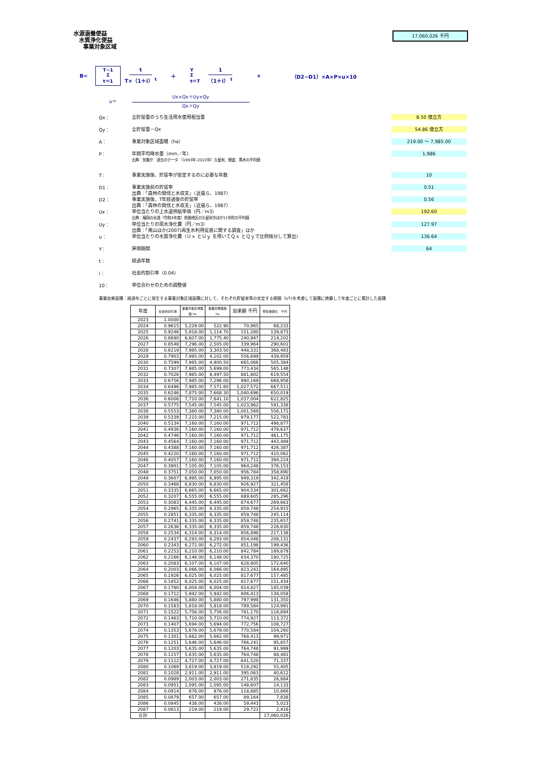水源涵養便益
水質浄化便益
事業対象区域
17,060,026 千円
B= T−1
Σ
t＝1 t T×（1＋i） <sup>t</sup> ＋ Y
Σ
t＝T 1 （1＋i） <sup>t</sup> × （D2−D1）×A×P×u×10
u＝ Ux×Qx＋Uy×Qy Qx＋Qy
Qx： 全貯留量のうち生活用水使用相当量 8.50 億立方
Qy： 全貯留量－Qx 54.86 億立方
A： 事業対象区域面積（ha） 219.00 ～ 7,985.00
P： 年間平均降水量（mm／年）
出典：気象庁　過去のデータ （1993年-2022年）久留米、朝倉、黒木の平均値 1,986
T： 事業実施後、貯留率が安定するのに必要な年数 10
D1： 事業実施前の貯留率
出典：「森林の間伐と水収支」（近嵐ら、1987） 0.51
D2： 事業実施後、T年経過後の貯留率
出典：「森林の間伐と水収支」（近嵐ら、1987） 0.56
Ux： 単位当たりの上水道供給単価（円／m3）
出典：福岡の水道（令和3年度）筑後地区の久留米市ほか11市町の平均値 192.60
Uy： 単位当たりの雨水浄化費（円／m3）
出典：「南山ほか(2007)再生水利用促進に関する調査」ほか 127.97
u： 単位当たりの水質浄化費（Ｕｘ とＵｙ を用いてＱｘ とＱｙで比例按分して算出） 136.64
Y： 評価期間 64
t： 経過年数
i： 社会的割引率（0.04）
10： 単位合わせのための調整値
事業効果面積：経過年ごとに発生する事業対象区域面積に対して、それぞれ貯留率等の安定する期間（t/T)を考慮して面積に換算して年度ごとに累計した面積
| 年度 | 社会的割引率 | 事業対象区域面積 ha | 事業効果面積 ha | 効果額 千円 | 現在価値化 千円 |
| --- | --- | --- | --- | --- | --- |
| 2023 | 1.0000 | | | | |
| 2024 | 0.9615 | 5,229.00 | 522.90 | 70,965 | 68,233 |
| 2025 | 0.9246 | 5,918.00 | 1,114.70 | 151,280 | 139,873 |
| 2026 | 0.8890 | 6,607.00 | 1,775.40 | 240,947 | 214,202 |
| 2027 | 0.8548 | 7,296.00 | 2,505.00 | 339,964 | 290,601 |
| 2028 | 0.8219 | 7,985.00 | 3,303.50 | 448,331 | 368,483 |
| 2029 | 0.7903 | 7,985.00 | 4,102.00 | 556,699 | 439,959 |
| 2030 | 0.7599 | 7,985.00 | 4,900.50 | 665,066 | 505,384 |
| 2031 | 0.7307 | 7,985.00 | 5,699.00 | 773,434 | 565,148 |
| 2032 | 0.7026 | 7,985.00 | 6,497.50 | 881,802 | 619,554 |
| 2033 | 0.6756 | 7,985.00 | 7,296.00 | 990,169 | 668,958 |
| 2034 | 0.6496 | 7,985.00 | 7,571.60 | 1,027,572 | 667,511 |
| 2035 | 0.6246 | 7,875.00 | 7,668.30 | 1,040,696 | 650,019 |
| 2036 | 0.6006 | 7,710.00 | 7,641.10 | 1,037,004 | 622,825 |
| 2037 | 0.5775 | 7,545.00 | 7,545.00 | 1,023,962 | 591,338 |
| 2038 | 0.5553 | 7,380.00 | 7,380.00 | 1,001,569 | 556,171 |
| 2039 | 0.5339 | 7,215.00 | 7,215.00 | 979,177 | 522,783 |
| 2040 | 0.5134 | 7,160.00 | 7,160.00 | 971,712 | 498,877 |
| 2041 | 0.4936 | 7,160.00 | 7,160.00 | 971,712 | 479,637 |
| 2042 | 0.4746 | 7,160.00 | 7,160.00 | 971,712 | 461,175 |
| 2043 | 0.4564 | 7,160.00 | 7,160.00 | 971,712 | 443,489 |
| 2044 | 0.4388 | 7,160.00 | 7,160.00 | 971,712 | 426,387 |
| 2045 | 0.4220 | 7,160.00 | 7,160.00 | 971,712 | 410,062 |
| 2046 | 0.4057 | 7,160.00 | 7,160.00 | 971,712 | 394,224 |
| 2047 | 0.3901 | 7,105.00 | 7,105.00 | 964,248 | 376,153 |
| 2048 | 0.3751 | 7,050.00 | 7,050.00 | 956,784 | 358,890 |
| 2049 | 0.3607 | 6,995.00 | 6,995.00 | 949,319 | 342,419 |
| 2050 | 0.3468 | 6,830.00 | 6,830.00 | 926,927 | 321,458 |
| 2051 | 0.3335 | 6,665.00 | 6,665.00 | 904,534 | 301,662 |
| 2052 | 0.3207 | 6,555.00 | 6,555.00 | 889,605 | 285,296 |
| 2053 | 0.3083 | 6,445.00 | 6,445.00 | 874,677 | 269,663 |
| 2054 | 0.2965 | 6,335.00 | 6,335.00 | 859,748 | 254,915 |
| 2055 | 0.2851 | 6,335.00 | 6,335.00 | 859,748 | 245,114 |
| 2056 | 0.2741 | 6,335.00 | 6,335.00 | 859,748 | 235,657 |
| 2057 | 0.2636 | 6,335.00 | 6,335.00 | 859,748 | 226,630 |
| 2058 | 0.2534 | 6,314.00 | 6,314.00 | 856,898 | 217,138 |
| 2059 | 0.2437 | 6,293.00 | 6,293.00 | 854,048 | 208,131 |
| 2060 | 0.2343 | 6,272.00 | 6,272.00 | 851,198 | 199,436 |
| 2061 | 0.2253 | 6,210.00 | 6,210.00 | 842,784 | 189,879 |
| 2062 | 0.2166 | 6,148.00 | 6,148.00 | 834,370 | 180,725 |
| 2063 | 0.2083 | 6,107.00 | 6,107.00 | 828,805 | 172,640 |
| 2064 | 0.2003 | 6,066.00 | 6,066.00 | 823,241 | 164,895 |
| 2065 | 0.1926 | 6,025.00 | 6,025.00 | 817,677 | 157,485 |
| 2066 | 0.1852 | 6,025.00 | 6,025.00 | 817,677 | 151,434 |
| 2067 | 0.1780 | 6,004.00 | 6,004.00 | 814,827 | 145,039 |
| 2068 | 0.1712 | 5,942.00 | 5,942.00 | 806,413 | 138,058 |
| 2069 | 0.1646 | 5,880.00 | 5,880.00 | 797,998 | 131,350 |
| 2070 | 0.1583 | 5,818.00 | 5,818.00 | 789,584 | 124,991 |
| 2071 | 0.1522 | 5,756.00 | 5,756.00 | 781,170 | 118,894 |
| 2072 | 0.1463 | 5,710.00 | 5,710.00 | 774,927 | 113,372 |
| 2073 | 0.1407 | 5,694.00 | 5,694.00 | 772,756 | 108,727 |
| 2074 | 0.1353 | 5,678.00 | 5,678.00 | 770,584 | 104,260 |
| 2075 | 0.1301 | 5,662.00 | 5,662.00 | 768,413 | 99,971 |
| 2076 | 0.1251 | 5,646.00 | 5,646.00 | 766,241 | 95,857 |
| 2077 | 0.1203 | 5,635.00 | 5,635.00 | 764,748 | 91,999 |
| 2078 | 0.1157 | 5,635.00 | 5,635.00 | 764,748 | 88,481 |
| 2079 | 0.1112 | 4,727.00 | 4,727.00 | 641,520 | 71,337 |
| 2080 | 0.1069 | 3,819.00 | 3,819.00 | 518,292 | 55,405 |
| 2081 | 0.1028 | 2,911.00 | 2,911.00 | 395,063 | 40,612 |
| 2082 | 0.0989 | 2,003.00 | 2,003.00 | 271,835 | 26,884 |
| 2083 | 0.0951 | 1,095.00 | 1,095.00 | 148,607 | 14,133 |
| 2084 | 0.0914 | 876.00 | 876.00 | 118,885 | 10,866 |
| 2085 | 0.0879 | 657.00 | 657.00 | 89,164 | 7,838 |
| 2086 | 0.0845 | 438.00 | 438.00 | 59,443 | 5,023 |
| 2087 | 0.0813 | 219.00 | 219.00 | 29,721 | 2,416 |
| 合計 | | | | | 17,060,026 |